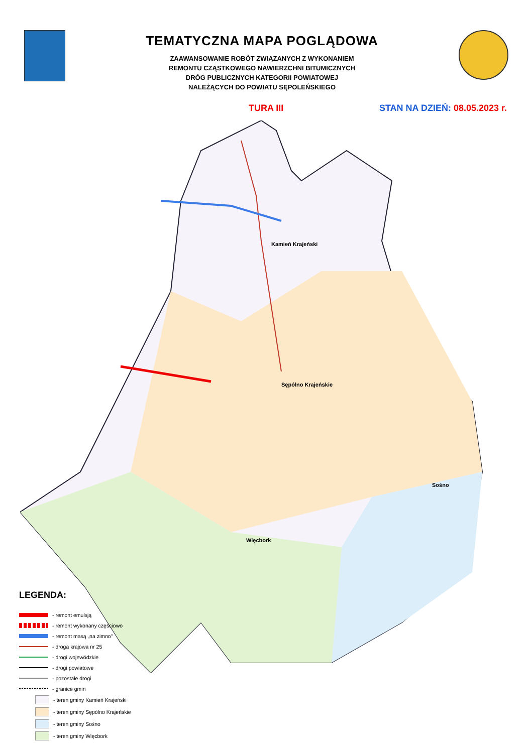TEMATYCZNA MAPA POGLĄDOWA
ZAAWANSOWANIE ROBÓT ZWIĄZANYCH Z WYKONANIEM
REMONTU CZĄSTKOWEGO NAWIERZCHNI BITUMICZNYCH
DRÓG PUBLICZNYCH KATEGORII POWIATOWEJ
NALEŻĄCYCH DO POWIATU SĘPOLEŃSKIEGO
TURA III STAN NA DZIEŃ: 08.05.2023 r.
Sępólno Krajeńskie
Kamień Krajeński
Więcbork
Sośno
LEGENDA:
- remont emulsją
- remont wykonany częściowo
- remont masą „na zimno”
- droga krajowa nr 25
- drogi wojewódzkie
- drogi powiatowe
- pozostałe drogi
- granice gmin
- teren gminy Kamień Krajeński
- teren gminy Sępólno Krajeńskie
- teren gminy Sośno
- teren gminy Więcbork